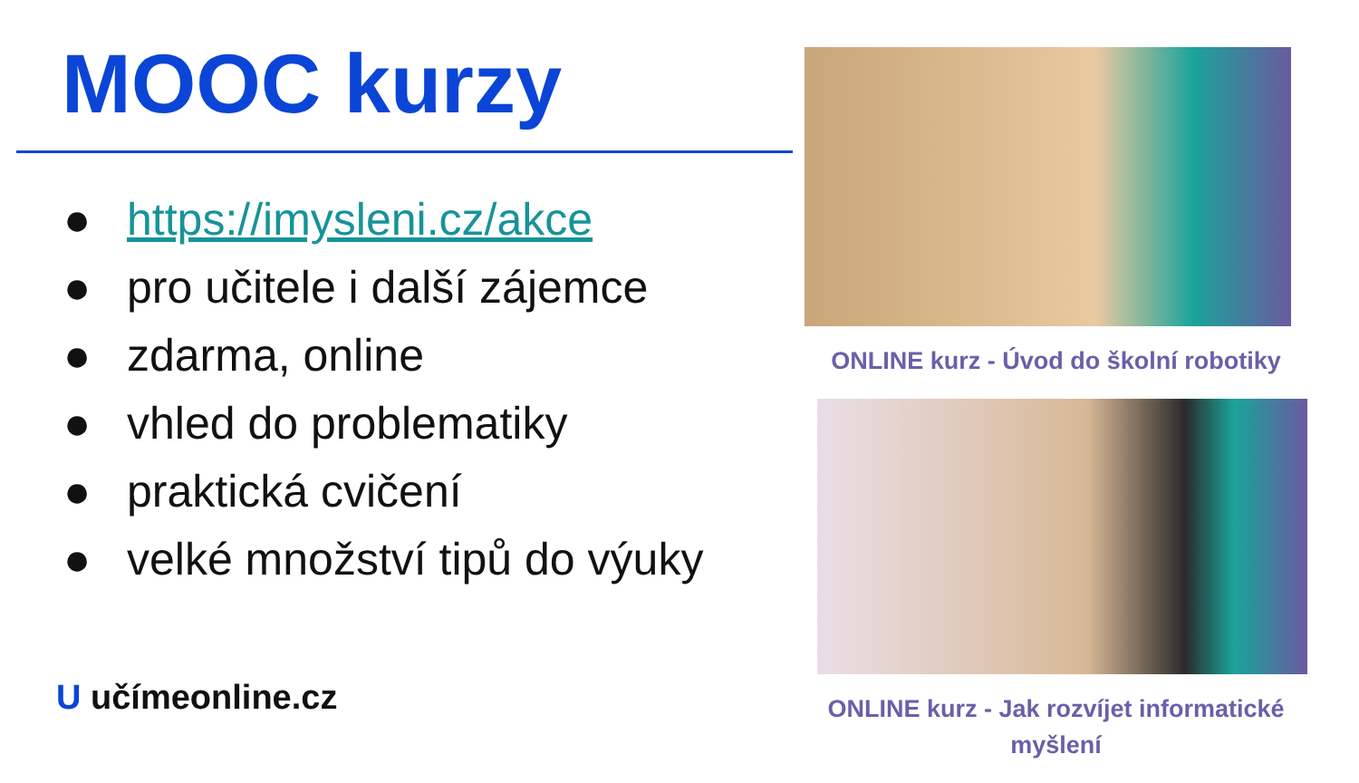MOOC kurzy
● https://imysleni.cz/akce
● pro učitele i další zájemce
● zdarma, online
● vhled do problematiky
● praktická cvičení
● velké množství tipů do výuky
U učímeonline.cz
ONLINE kurz - Úvod do školní robotiky
ONLINE kurz - Jak rozvíjet informatické myšlení